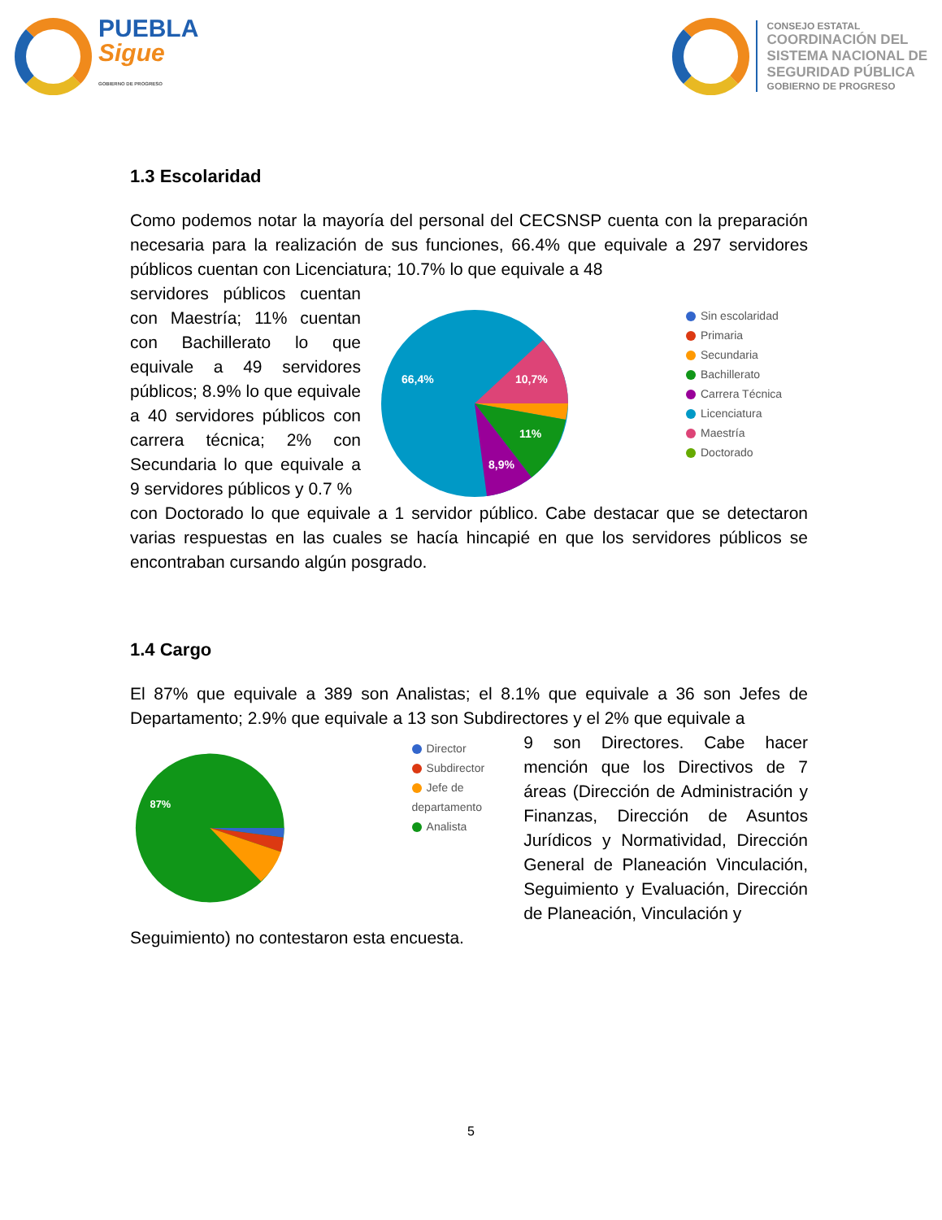PUEBLA
Sigue
GOBIERNO DE PROGRESO
CONSEJO ESTATAL
COORDINACIÓN DEL
SISTEMA NACIONAL DE
SEGURIDAD PÚBLICA
GOBIERNO DE PROGRESO
1.3 Escolaridad
Como podemos notar la mayoría del personal del CECSNSP cuenta con la preparación necesaria para la realización de sus funciones, 66.4% que equivale a 297 servidores públicos cuentan con Licenciatura; 10.7% lo que equivale a 48
servidores públicos cuentan con Maestría; 11% cuentan con Bachillerato lo que equivale a 49 servidores públicos; 8.9% lo que equivale a 40 servidores públicos con carrera técnica; 2% con Secundaria lo que equivale a 9 servidores públicos y 0.7 %
66,4%
10,7%
11%
8,9%
Sin escolaridad
Primaria
Secundaria
Bachillerato
Carrera Técnica
Licenciatura
Maestría
Doctorado
con Doctorado lo que equivale a 1 servidor público. Cabe destacar que se detectaron varias respuestas en las cuales se hacía hincapié en que los servidores públicos se encontraban cursando algún posgrado.
1.4 Cargo
El 87% que equivale a 389 son Analistas; el 8.1% que equivale a 36 son Jefes de Departamento; 2.9% que equivale a 13 son Subdirectores y el 2% que equivale a
87%
Director
Subdirector
Jefe de departamento
Analista
9 son Directores. Cabe hacer mención que los Directivos de 7 áreas (Dirección de Administración y Finanzas, Dirección de Asuntos Jurídicos y Normatividad, Dirección General de Planeación Vinculación, Seguimiento y Evaluación, Dirección de Planeación, Vinculación y
Seguimiento) no contestaron esta encuesta.
5